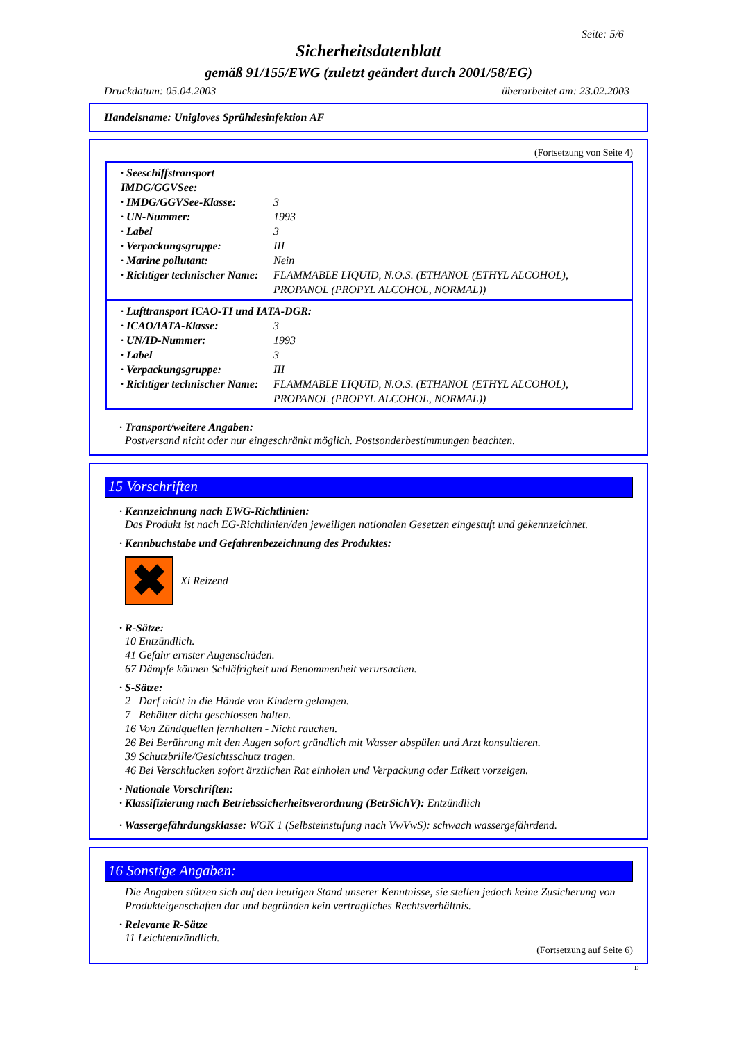Seite: 5/6
Sicherheitsdatenblatt
gemäß 91/155/EWG (zuletzt geändert durch 2001/58/EG)
Druckdatum: 05.04.2003 überarbeitet am: 23.02.2003
Handelsname: Unigloves Sprühdesinfektion AF
(Fortsetzung von Seite 4)
· Seeschiffstransport IMDG/GGVSee:
· IMDG/GGVSee-Klasse: 3
· UN-Nummer: 1993
· Label 3
· Verpackungsgruppe: III
· Marine pollutant: Nein
· Richtiger technischer Name: FLAMMABLE LIQUID, N.O.S. (ETHANOL (ETHYL ALCOHOL), PROPANOL (PROPYL ALCOHOL, NORMAL))
· Lufttransport ICAO-TI und IATA-DGR:
· ICAO/IATA-Klasse: 3
· UN/ID-Nummer: 1993
· Label 3
· Verpackungsgruppe: III
· Richtiger technischer Name: FLAMMABLE LIQUID, N.O.S. (ETHANOL (ETHYL ALCOHOL), PROPANOL (PROPYL ALCOHOL, NORMAL))
· Transport/weitere Angaben:
Postversand nicht oder nur eingeschränkt möglich. Postsonderbestimmungen beachten.
15 Vorschriften
· Kennzeichnung nach EWG-Richtlinien:
Das Produkt ist nach EG-Richtlinien/den jeweiligen nationalen Gesetzen eingestuft und gekennzeichnet.
· Kennbuchstabe und Gefahrenbezeichnung des Produktes:
✖
Xi Reizend
· R-Sätze:
10 Entzündlich.
41 Gefahr ernster Augenschäden.
67 Dämpfe können Schläfrigkeit und Benommenheit verursachen.
· S-Sätze:
2 Darf nicht in die Hände von Kindern gelangen.
7 Behälter dicht geschlossen halten.
16 Von Zündquellen fernhalten - Nicht rauchen.
26 Bei Berührung mit den Augen sofort gründlich mit Wasser abspülen und Arzt konsultieren.
39 Schutzbrille/Gesichtsschutz tragen.
46 Bei Verschlucken sofort ärztlichen Rat einholen und Verpackung oder Etikett vorzeigen.
· Nationale Vorschriften:
· Klassifizierung nach Betriebssicherheitsverordnung (BetrSichV): Entzündlich
· Wassergefährdungsklasse: WGK 1 (Selbsteinstufung nach VwVwS): schwach wassergefährdend.
16 Sonstige Angaben:
Die Angaben stützen sich auf den heutigen Stand unserer Kenntnisse, sie stellen jedoch keine Zusicherung von Produkteigenschaften dar und begründen kein vertragliches Rechtsverhältnis.
· Relevante R-Sätze
11 Leichtentzündlich.
(Fortsetzung auf Seite 6)
D